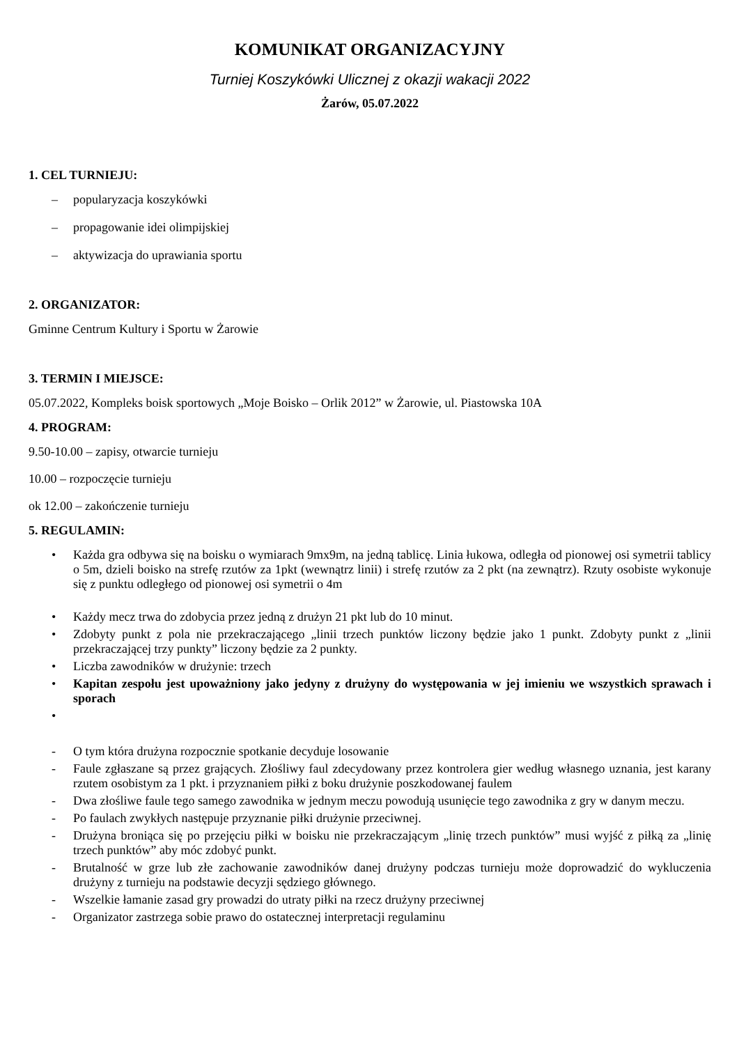KOMUNIKAT ORGANIZACYJNY
Turniej Koszykówki Ulicznej z okazji wakacji 2022
Żarów, 05.07.2022
1. CEL TURNIEJU:
– popularyzacja koszykówki
– propagowanie idei olimpijskiej
– aktywizacja do uprawiania sportu
2. ORGANIZATOR:
Gminne Centrum Kultury i Sportu w Żarowie
3. TERMIN I MIEJSCE:
05.07.2022, Kompleks boisk sportowych „Moje Boisko – Orlik 2012” w Żarowie, ul. Piastowska 10A
4. PROGRAM:
9.50-10.00 – zapisy, otwarcie turnieju
10.00 – rozpoczęcie turnieju
ok 12.00 – zakończenie turnieju
5. REGULAMIN:
• Każda gra odbywa się na boisku o wymiarach 9mx9m, na jedną tablicę. Linia łukowa, odległa od pionowej osi symetrii tablicy o 5m, dzieli boisko na strefę rzutów za 1pkt (wewnątrz linii) i strefę rzutów za 2 pkt (na zewnątrz). Rzuty osobiste wykonuje się z punktu odległego od pionowej osi symetrii o 4m
• Każdy mecz trwa do zdobycia przez jedną z drużyn 21 pkt lub do 10 minut.
• Zdobyty punkt z pola nie przekraczającego „linii trzech punktów liczony będzie jako 1 punkt. Zdobyty punkt z „linii przekraczającej trzy punkty” liczony będzie za 2 punkty.
• Liczba zawodników w drużynie: trzech
• Kapitan zespołu jest upoważniony jako jedyny z drużyny do występowania w jej imieniu we wszystkich sprawach i sporach
•
- O tym która drużyna rozpocznie spotkanie decyduje losowanie
- Faule zgłaszane są przez grających. Złośliwy faul zdecydowany przez kontrolera gier według własnego uznania, jest karany rzutem osobistym za 1 pkt. i przyznaniem piłki z boku drużynie poszkodowanej faulem
- Dwa złośliwe faule tego samego zawodnika w jednym meczu powodują usunięcie tego zawodnika z gry w danym meczu.
- Po faulach zwykłych następuje przyznanie piłki drużynie przeciwnej.
- Drużyna broniąca się po przejęciu piłki w boisku nie przekraczającym „linię trzech punktów” musi wyjść z piłką za „linię trzech punktów” aby móc zdobyć punkt.
- Brutalność w grze lub złe zachowanie zawodników danej drużyny podczas turnieju może doprowadzić do wykluczenia drużyny z turnieju na podstawie decyzji sędziego głównego.
- Wszelkie łamanie zasad gry prowadzi do utraty piłki na rzecz drużyny przeciwnej
- Organizator zastrzega sobie prawo do ostatecznej interpretacji regulaminu